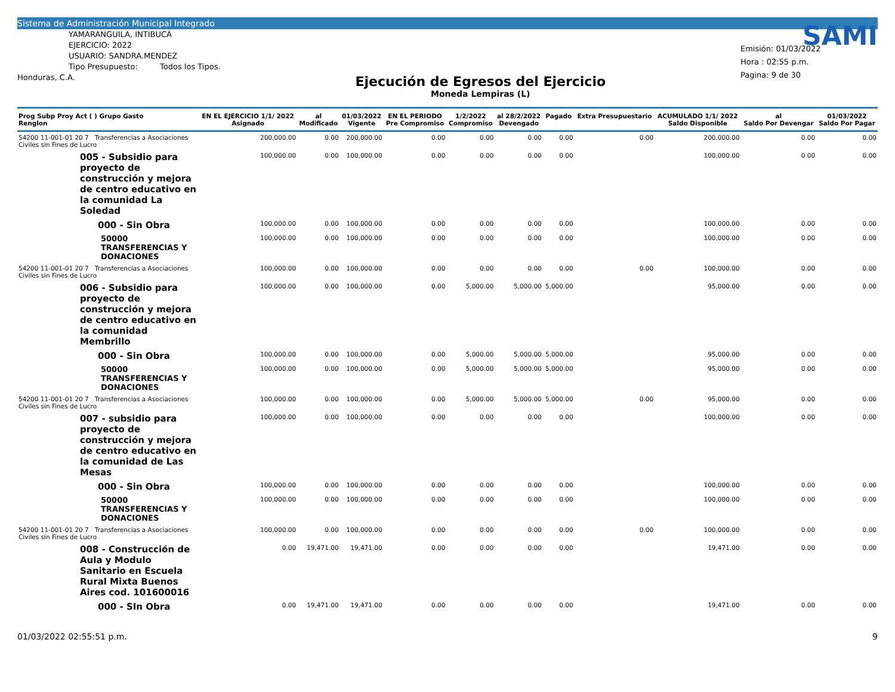Sistema de Administración Municipal Integrado
YAMARANGUILA, INTIBUCÁ
EJERCICIO: 2022
USUARIO: SANDRA.MENDEZ
Tipo Presupuesto: Todos los Tipos.
Honduras, C.A.
Ejecución de Egresos del Ejercicio
Moneda Lempiras (L)
SAMI
Emisión: 01/03/2022
Hora : 02:55 p.m.
Pagina: 9 de 30
| Prog Subp Proy Act ( ) Grupo Gasto Renglon | EN EL EJERCICIO 1/1/ 2022 Asignado | al Modificado | 01/03/2022 Vigente | EN EL PERIODO Pre Compromiso | 1/2/2022 Compromiso | al 28/2/2022 Devengado | Pagado | Extra Presupuestario | ACUMULADO 1/1/ 2022 Saldo Disponible | al Saldo Por Devengar | 01/03/2022 Saldo Por Pagar |
| --- | --- | --- | --- | --- | --- | --- | --- | --- | --- | --- | --- |
| 54200 11-001-01 20 7 Transferencias a Asociaciones Civiles sin Fines de Lucro | 200,000.00 | 0.00 | 200,000.00 | 0.00 | 0.00 | 0.00 | 0.00 | 0.00 | 200,000.00 | 0.00 | 0.00 |
| 005 - Subsidio para proyecto de construcción y mejora de centro educativo en la comunidad La Soledad | 100,000.00 | 0.00 | 100,000.00 | 0.00 | 0.00 | 0.00 | 0.00 | | 100,000.00 | 0.00 | 0.00 |
| 000 - Sin Obra | 100,000.00 | 0.00 | 100,000.00 | 0.00 | 0.00 | 0.00 | 0.00 | | 100,000.00 | 0.00 | 0.00 |
| 50000 TRANSFERENCIAS Y DONACIONES | 100,000.00 | 0.00 | 100,000.00 | 0.00 | 0.00 | 0.00 | 0.00 | | 100,000.00 | 0.00 | 0.00 |
| 54200 11-001-01 20 7 Transferencias a Asociaciones Civiles sin Fines de Lucro | 100,000.00 | 0.00 | 100,000.00 | 0.00 | 0.00 | 0.00 | 0.00 | 0.00 | 100,000.00 | 0.00 | 0.00 |
| 006 - Subsidio para proyecto de construcción y mejora de centro educativo en la comunidad Membrillo | 100,000.00 | 0.00 | 100,000.00 | 0.00 | 5,000.00 | 5,000.00 | 5,000.00 | | 95,000.00 | 0.00 | 0.00 |
| 000 - Sin Obra | 100,000.00 | 0.00 | 100,000.00 | 0.00 | 5,000.00 | 5,000.00 | 5,000.00 | | 95,000.00 | 0.00 | 0.00 |
| 50000 TRANSFERENCIAS Y DONACIONES | 100,000.00 | 0.00 | 100,000.00 | 0.00 | 5,000.00 | 5,000.00 | 5,000.00 | | 95,000.00 | 0.00 | 0.00 |
| 54200 11-001-01 20 7 Transferencias a Asociaciones Civiles sin Fines de Lucro | 100,000.00 | 0.00 | 100,000.00 | 0.00 | 5,000.00 | 5,000.00 | 5,000.00 | 0.00 | 95,000.00 | 0.00 | 0.00 |
| 007 - subsidio para proyecto de construcción y mejora de centro educativo en la comunidad de Las Mesas | 100,000.00 | 0.00 | 100,000.00 | 0.00 | 0.00 | 0.00 | 0.00 | | 100,000.00 | 0.00 | 0.00 |
| 000 - Sin Obra | 100,000.00 | 0.00 | 100,000.00 | 0.00 | 0.00 | 0.00 | 0.00 | | 100,000.00 | 0.00 | 0.00 |
| 50000 TRANSFERENCIAS Y DONACIONES | 100,000.00 | 0.00 | 100,000.00 | 0.00 | 0.00 | 0.00 | 0.00 | | 100,000.00 | 0.00 | 0.00 |
| 54200 11-001-01 20 7 Transferencias a Asociaciones Civiles sin Fines de Lucro | 100,000.00 | 0.00 | 100,000.00 | 0.00 | 0.00 | 0.00 | 0.00 | 0.00 | 100,000.00 | 0.00 | 0.00 |
| 008 - Construcción de Aula y Modulo Sanitario en Escuela Rural Mixta Buenos Aires cod. 101600016 | 0.00 | 19,471.00 | 19,471.00 | 0.00 | 0.00 | 0.00 | 0.00 | | 19,471.00 | 0.00 | 0.00 |
| 000 - SIn Obra | 0.00 | 19,471.00 | 19,471.00 | 0.00 | 0.00 | 0.00 | 0.00 | | 19,471.00 | 0.00 | 0.00 |
01/03/2022 02:55:51 p.m. 9